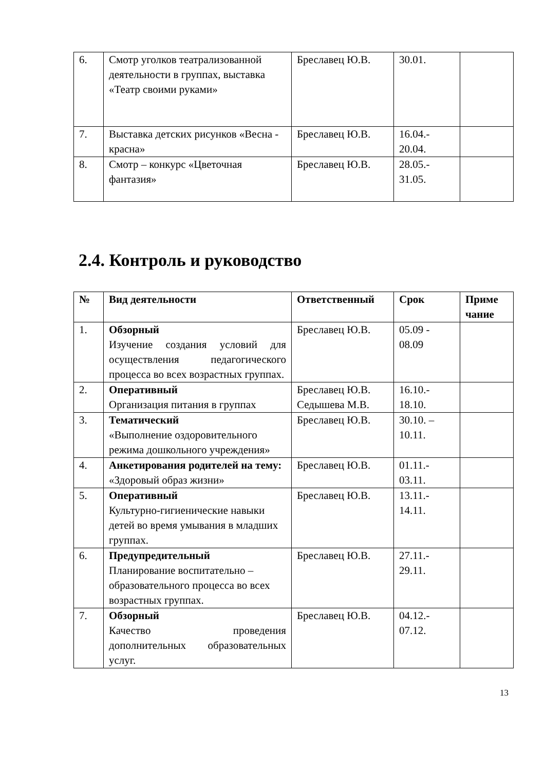| 6. | Смотр уголков театрализованной деятельности в группах, выставка «Театр своими руками» | Бреславец Ю.В. | 30.01. | |
| 7. | Выставка детских рисунков «Весна - красна» | Бреславец Ю.В. | 16.04.- 20.04. | |
| 8. | Смотр – конкурс «Цветочная фантазия» | Бреславец Ю.В. | 28.05.- 31.05. | |
2.4. Контроль и руководство
| № | Вид деятельности | Ответственный | Срок | Приме чание |
| --- | --- | --- | --- | --- |
| 1. | Обзорный Изучение создания условий для осуществления педагогического процесса во всех возрастных группах. | Бреславец Ю.В. | 05.09 - 08.09 | |
| 2. | Оперативный Организация питания в группах | Бреславец Ю.В. Седышева М.В. | 16.10.- 18.10. | |
| 3. | Тематический «Выполнение оздоровительного режима дошкольного учреждения» | Бреславец Ю.В. | 30.10. – 10.11. | |
| 4. | Анкетирования родителей на тему: «Здоровый образ жизни» | Бреславец Ю.В. | 01.11.- 03.11. | |
| 5. | Оперативный Культурно-гигиенические навыки детей во время умывания в младших группах. | Бреславец Ю.В. | 13.11.- 14.11. | |
| 6. | Предупредительный Планирование воспитательно – образовательного процесса во всех возрастных группах. | Бреславец Ю.В. | 27.11.- 29.11. | |
| 7. | Обзорный Качество проведения дополнительных образовательных услуг. | Бреславец Ю.В. | 04.12.- 07.12. | |
13